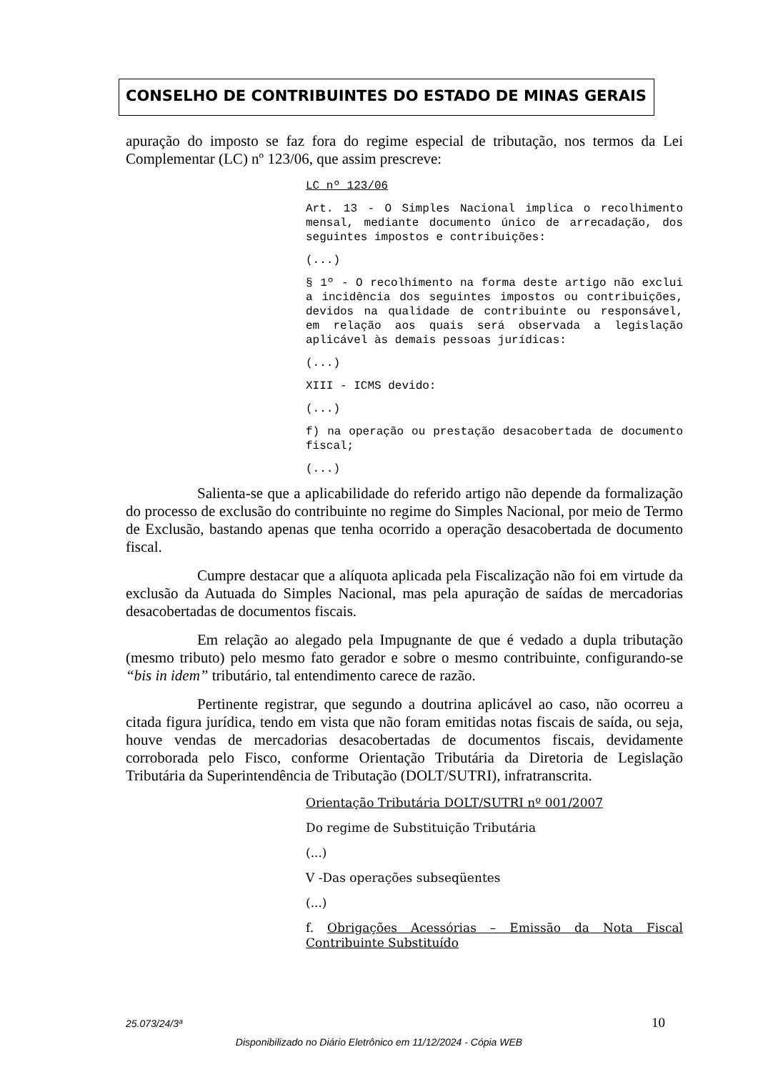CONSELHO DE CONTRIBUINTES DO ESTADO DE MINAS GERAIS
apuração do imposto se faz fora do regime especial de tributação, nos termos da Lei Complementar (LC) nº 123/06, que assim prescreve:
LC nº 123/06
Art. 13 - O Simples Nacional implica o recolhimento mensal, mediante documento único de arrecadação, dos seguintes impostos e contribuições:
(...)
§ 1º - O recolhimento na forma deste artigo não exclui a incidência dos seguintes impostos ou contribuições, devidos na qualidade de contribuinte ou responsável, em relação aos quais será observada a legislação aplicável às demais pessoas jurídicas:
(...)
XIII - ICMS devido:
(...)
f) na operação ou prestação desacobertada de documento fiscal;
(...)
Salienta-se que a aplicabilidade do referido artigo não depende da formalização do processo de exclusão do contribuinte no regime do Simples Nacional, por meio de Termo de Exclusão, bastando apenas que tenha ocorrido a operação desacobertada de documento fiscal.
Cumpre destacar que a alíquota aplicada pela Fiscalização não foi em virtude da exclusão da Autuada do Simples Nacional, mas pela apuração de saídas de mercadorias desacobertadas de documentos fiscais.
Em relação ao alegado pela Impugnante de que é vedado a dupla tributação (mesmo tributo) pelo mesmo fato gerador e sobre o mesmo contribuinte, configurando-se “bis in idem” tributário, tal entendimento carece de razão.
Pertinente registrar, que segundo a doutrina aplicável ao caso, não ocorreu a citada figura jurídica, tendo em vista que não foram emitidas notas fiscais de saída, ou seja, houve vendas de mercadorias desacobertadas de documentos fiscais, devidamente corroborada pelo Fisco, conforme Orientação Tributária da Diretoria de Legislação Tributária da Superintendência de Tributação (DOLT/SUTRI), infratranscrita.
Orientação Tributária DOLT/SUTRI nº 001/2007
Do regime de Substituição Tributária
(...)
V -Das operações subseqüentes
(...)
f. Obrigações Acessórias – Emissão da Nota Fiscal Contribuinte Substituído
25.073/24/3ª 10
Disponibilizado no Diário Eletrônico em 11/12/2024 - Cópia WEB